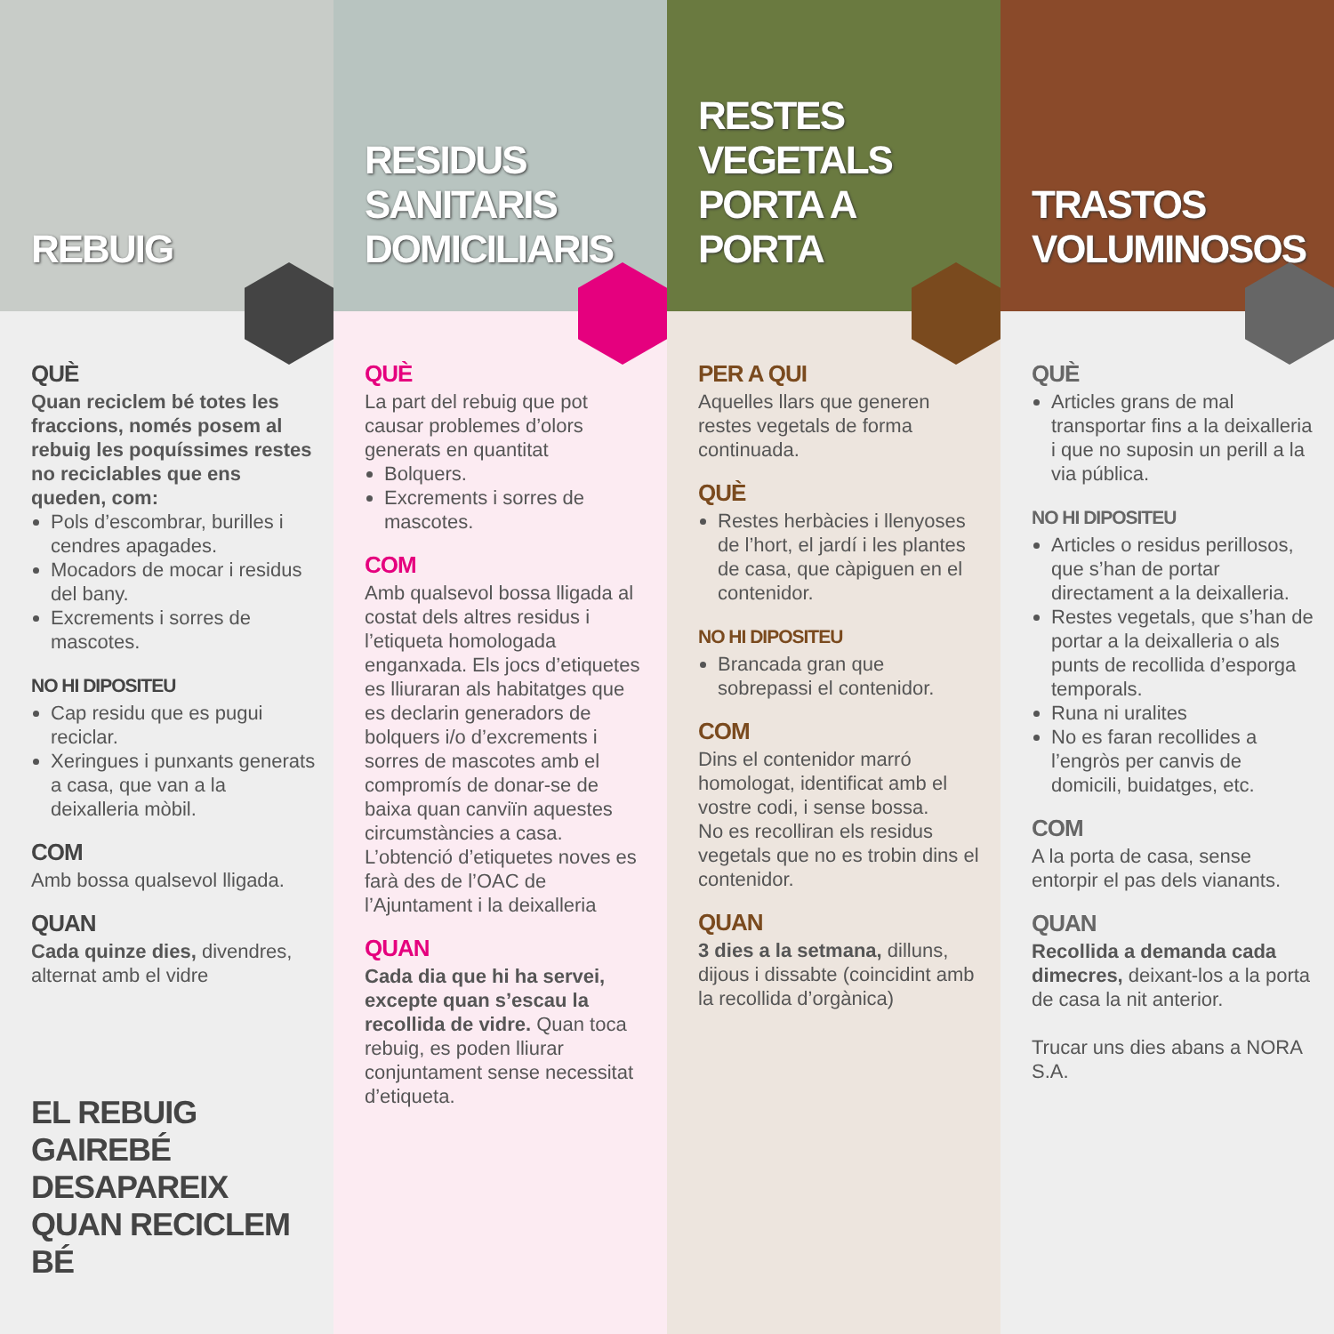REBUIG
QUÈ
Quan reciclem bé totes les fraccions, només posem al rebuig les poquíssimes restes no reciclables que ens queden, com:
Pols d’escombrar, burilles i cendres apagades.
Mocadors de mocar i residus del bany.
Excrements i sorres de mascotes.
NO HI DIPOSITEU
Cap residu que es pugui reciclar.
Xeringues i punxants generats a casa, que van a la deixalleria mòbil.
COM
Amb bossa qualsevol lligada.
QUAN
Cada quinze dies, divendres, alternat amb el vidre
EL REBUIG GAIREBÉ DESAPAREIX QUAN RECICLEM BÉ
RESIDUS SANITARIS DOMICILIARIS
QUÈ
La part del rebuig que pot causar problemes d’olors generats en quantitat
Bolquers.
Excrements i sorres de mascotes.
COM
Amb qualsevol bossa lligada al costat dels altres residus i l’etiqueta homologada enganxada. Els jocs d’etiquetes es lliuraran als habitatges que es declarin generadors de bolquers i/o d’excrements i sorres de mascotes amb el compromís de donar-se de baixa quan canviïn aquestes circumstàncies a casa.
L’obtenció d’etiquetes noves es farà des de l’OAC de l’Ajuntament i la deixalleria
QUAN
Cada dia que hi ha servei, excepte quan s’escau la recollida de vidre. Quan toca rebuig, es poden lliurar conjuntament sense necessitat d’etiqueta.
RESTES VEGETALS PORTA A PORTA
PER A QUI
Aquelles llars que generen restes vegetals de forma continuada.
QUÈ
Restes herbàcies i llenyoses de l’hort, el jardí i les plantes de casa, que càpiguen en el contenidor.
NO HI DIPOSITEU
Brancada gran que sobrepassi el contenidor.
COM
Dins el contenidor marró homologat, identificat amb el vostre codi, i sense bossa.
No es recolliran els residus vegetals que no es trobin dins el contenidor.
QUAN
3 dies a la setmana, dilluns, dijous i dissabte (coincidint amb la recollida d’orgànica)
TRASTOS VOLUMINOSOS
QUÈ
Articles grans de mal transportar fins a la deixalleria i que no suposin un perill a la via pública.
NO HI DIPOSITEU
Articles o residus perillosos, que s’han de portar directament a la deixalleria.
Restes vegetals, que s’han de portar a la deixalleria o als punts de recollida d’esporga temporals.
Runa ni uralites
No es faran recollides a l’engròs per canvis de domicili, buidatges, etc.
COM
A la porta de casa, sense entorpir el pas dels vianants.
QUAN
Recollida a demanda cada dimecres, deixant-los a la porta de casa la nit anterior.
Trucar uns dies abans a NORA S.A.